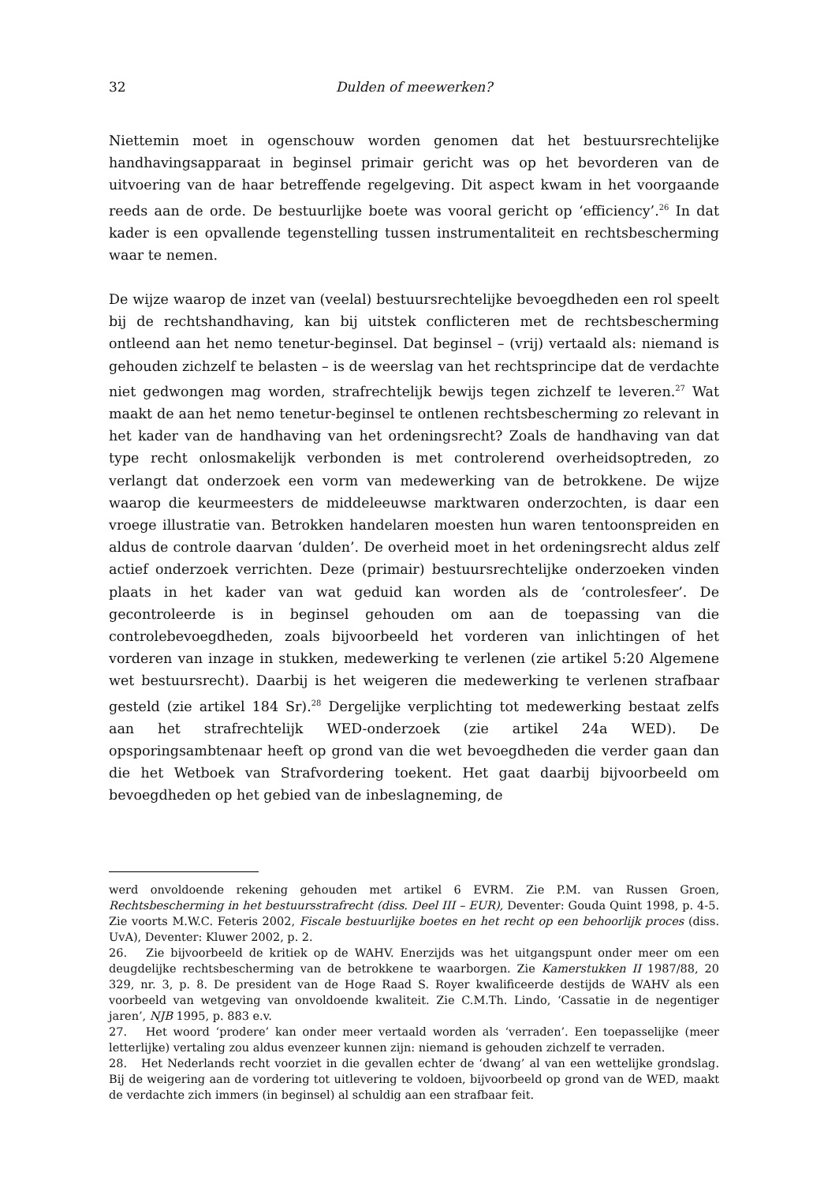32 Dulden of meewerken?
Niettemin moet in ogenschouw worden genomen dat het bestuursrechtelijke handhavingsapparaat in beginsel primair gericht was op het bevorderen van de uitvoering van de haar betreffende regelgeving. Dit aspect kwam in het voorgaande reeds aan de orde. De bestuurlijke boete was vooral gericht op ‘efficiency’.<sup>26</sup> In dat kader is een opvallende tegenstelling tussen instrumentaliteit en rechtsbescherming waar te nemen.
De wijze waarop de inzet van (veelal) bestuursrechtelijke bevoegdheden een rol speelt bij de rechtshandhaving, kan bij uitstek conflicteren met de rechtsbescherming ontleend aan het nemo tenetur-beginsel. Dat beginsel – (vrij) vertaald als: niemand is gehouden zichzelf te belasten – is de weerslag van het rechtsprincipe dat de verdachte niet gedwongen mag worden, strafrechtelijk bewijs tegen zichzelf te leveren.<sup>27</sup> Wat maakt de aan het nemo tenetur-beginsel te ontlenen rechtsbescherming zo relevant in het kader van de handhaving van het ordeningsrecht? Zoals de handhaving van dat type recht onlosmakelijk verbonden is met controlerend overheidsoptreden, zo verlangt dat onderzoek een vorm van medewerking van de betrokkene. De wijze waarop die keurmeesters de middeleeuwse marktwaren onderzochten, is daar een vroege illustratie van. Betrokken handelaren moesten hun waren tentoonspreiden en aldus de controle daarvan ‘dulden’. De overheid moet in het ordeningsrecht aldus zelf actief onderzoek verrichten. Deze (primair) bestuursrechtelijke onderzoeken vinden plaats in het kader van wat geduid kan worden als de ‘controlesfeer’. De gecontroleerde is in beginsel gehouden om aan de toepassing van die controlebevoegdheden, zoals bijvoorbeeld het vorderen van inlichtingen of het vorderen van inzage in stukken, medewerking te verlenen (zie artikel 5:20 Algemene wet bestuursrecht). Daarbij is het weigeren die medewerking te verlenen strafbaar gesteld (zie artikel 184 Sr).<sup>28</sup> Dergelijke verplichting tot medewerking bestaat zelfs aan het strafrechtelijk WED-onderzoek (zie artikel 24a WED). De opsporingsambtenaar heeft op grond van die wet bevoegdheden die verder gaan dan die het Wetboek van Strafvordering toekent. Het gaat daarbij bijvoorbeeld om bevoegdheden op het gebied van de inbeslagneming, de
werd onvoldoende rekening gehouden met artikel 6 EVRM. Zie P.M. van Russen Groen, Rechtsbescherming in het bestuursstrafrecht (diss. Deel III – EUR), Deventer: Gouda Quint 1998, p. 4-5. Zie voorts M.W.C. Feteris 2002, Fiscale bestuurlijke boetes en het recht op een behoorlijk proces (diss. UvA), Deventer: Kluwer 2002, p. 2.
26. Zie bijvoorbeeld de kritiek op de WAHV. Enerzijds was het uitgangspunt onder meer om een deugdelijke rechtsbescherming van de betrokkene te waarborgen. Zie Kamerstukken II 1987/88, 20 329, nr. 3, p. 8. De president van de Hoge Raad S. Royer kwalificeerde destijds de WAHV als een voorbeeld van wetgeving van onvoldoende kwaliteit. Zie C.M.Th. Lindo, ‘Cassatie in de negentiger jaren’, NJB 1995, p. 883 e.v.
27. Het woord ‘prodere’ kan onder meer vertaald worden als ‘verraden’. Een toepasselijke (meer letterlijke) vertaling zou aldus evenzeer kunnen zijn: niemand is gehouden zichzelf te verraden.
28. Het Nederlands recht voorziet in die gevallen echter de ‘dwang’ al van een wettelijke grondslag. Bij de weigering aan de vordering tot uitlevering te voldoen, bijvoorbeeld op grond van de WED, maakt de verdachte zich immers (in beginsel) al schuldig aan een strafbaar feit.